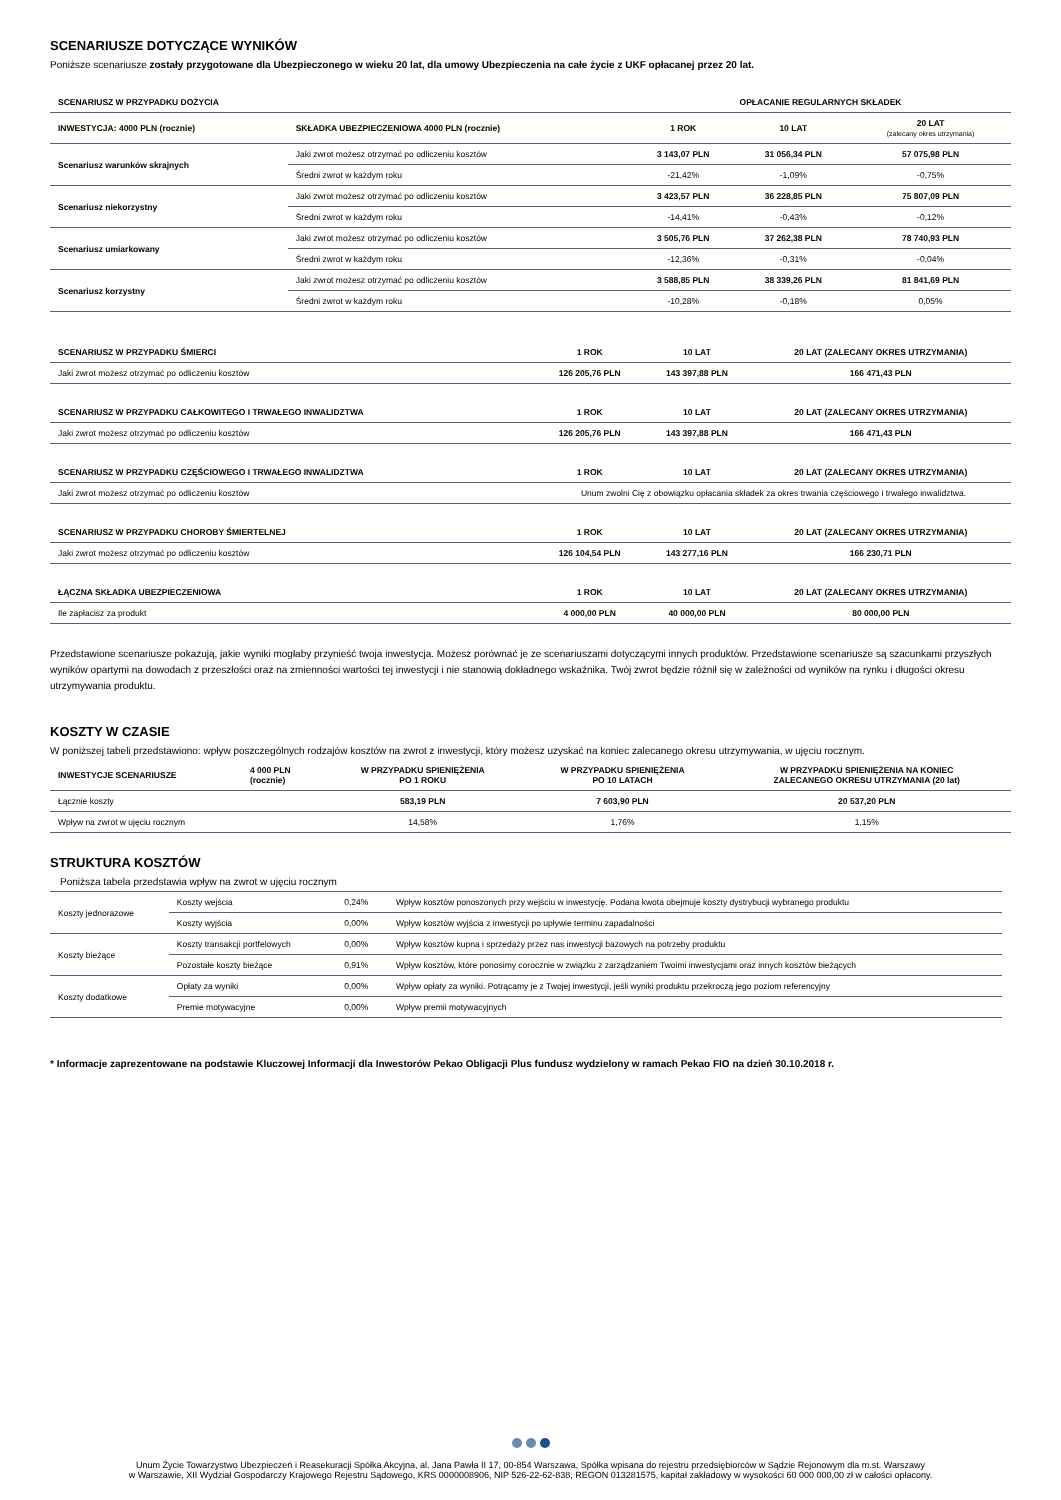SCENARIUSZE DOTYCZĄCE WYNIKÓW
Poniższe scenariusze zostały przygotowane dla Ubezpieczonego w wieku 20 lat, dla umowy Ubezpieczenia na całe życie z UKF opłacanej przez 20 lat.
| SCENARIUSZ W PRZYPADKU DOŻYCIA | | OPŁACANIE REGULARNYCH SKŁADEK | | |
| --- | --- | --- | --- | --- |
| INWESTYCJA: 4000 PLN (rocznie) | SKŁADKA UBEZPIECZENIOWA 4000 PLN (rocznie) | 1 ROK | 10 LAT | 20 LAT (zalecany okres utrzymania) |
| Scenariusz warunków skrajnych | Jaki zwrot możesz otrzymać po odliczeniu kosztów | 3 143,07 PLN | 31 056,34 PLN | 57 075,98 PLN |
| | Średni zwrot w każdym roku | -21,42% | -1,09% | -0,75% |
| Scenariusz niekorzystny | Jaki zwrot możesz otrzymać po odliczeniu kosztów | 3 423,57 PLN | 36 228,85 PLN | 75 807,09 PLN |
| | Średni zwrot w każdym roku | -14,41% | -0,43% | -0,12% |
| Scenariusz umiarkowany | Jaki zwrot możesz otrzymać po odliczeniu kosztów | 3 505,76 PLN | 37 262,38 PLN | 78 740,93 PLN |
| | Średni zwrot w każdym roku | -12,36% | -0,31% | -0,04% |
| Scenariusz korzystny | Jaki zwrot możesz otrzymać po odliczeniu kosztów | 3 588,85 PLN | 38 339,26 PLN | 81 841,69 PLN |
| | Średni zwrot w każdym roku | -10,28% | -0,18% | 0,05% |
| SCENARIUSZ W PRZYPADKU ŚMIERCI | 1 ROK | 10 LAT | 20 LAT (ZALECANY OKRES UTRZYMANIA) |
| --- | --- | --- | --- |
| Jaki zwrot możesz otrzymać po odliczeniu kosztów | 126 205,76 PLN | 143 397,88 PLN | 166 471,43 PLN |
| SCENARIUSZ W PRZYPADKU CAŁKOWITEGO I TRWAŁEGO INWALIDZTWA | 1 ROK | 10 LAT | 20 LAT (ZALECANY OKRES UTRZYMANIA) |
| Jaki zwrot możesz otrzymać po odliczeniu kosztów | 126 205,76 PLN | 143 397,88 PLN | 166 471,43 PLN |
| SCENARIUSZ W PRZYPADKU CZĘŚCIOWEGO I TRWAŁEGO INWALIDZTWA | 1 ROK | 10 LAT | 20 LAT (ZALECANY OKRES UTRZYMANIA) |
| Jaki zwrot możesz otrzymać po odliczeniu kosztów | Unum zwolni Cię z obowiązku opłacania składek za okres trwania częściowego i trwałego inwalidztwa. | | |
| SCENARIUSZ W PRZYPADKU CHOROBY ŚMIERTELNEJ | 1 ROK | 10 LAT | 20 LAT (ZALECANY OKRES UTRZYMANIA) |
| Jaki zwrot możesz otrzymać po odliczeniu kosztów | 126 104,54 PLN | 143 277,16 PLN | 166 230,71 PLN |
| ŁĄCZNA SKŁADKA UBEZPIECZENIOWA | 1 ROK | 10 LAT | 20 LAT (ZALECANY OKRES UTRZYMANIA) |
| Ile zapłacisz za produkt | 4 000,00 PLN | 40 000,00 PLN | 80 000,00 PLN |
Przedstawione scenariusze pokazują, jakie wyniki mogłaby przynieść twoja inwestycja. Możesz porównać je ze scenariuszami dotyczącymi innych produktów. Przedstawione scenariusze są szacunkami przyszłych wyników opartymi na dowodach z przeszłości oraz na zmienności wartości tej inwestycji i nie stanowią dokładnego wskaźnika. Twój zwrot będzie różnił się w zależności od wyników na rynku i długości okresu utrzymywania produktu.
KOSZTY W CZASIE
W poniższej tabeli przedstawiono: wpływ poszczególnych rodzajów kosztów na zwrot z inwestycji, który możesz uzyskać na koniec zalecanego okresu utrzymywania, w ujęciu rocznym.
| INWESTYCJE SCENARIUSZE | 4 000 PLN (rocznie) | W PRZYPADKU SPIENIĘŻENIA PO 1 ROKU | W PRZYPADKU SPIENIĘŻENIA PO 10 LATACH | W PRZYPADKU SPIENIĘŻENIA NA KONIEC ZALECANEGO OKRESU UTRZYMANIA (20 lat) |
| --- | --- | --- | --- | --- |
| Łącznie koszty | | 583,19 PLN | 7 603,90 PLN | 20 537,20 PLN |
| Wpływ na zwrot w ujęciu rocznym | | 14,58% | 1,76% | 1,15% |
STRUKTURA KOSZTÓW
Poniższa tabela przedstawia wpływ na zwrot w ujęciu rocznym
| Koszty jednorazowe | Koszty wejścia | 0,24% | Wpływ kosztów ponoszonych przy wejściu w inwestycję. Podana kwota obejmuje koszty dystrybucji wybranego produktu |
| | Koszty wyjścia | 0,00% | Wpływ kosztów wyjścia z inwestycji po upływie terminu zapadalności |
| Koszty bieżące | Koszty transakcji portfelowych | 0,00% | Wpływ kosztów kupna i sprzedaży przez nas inwestycji bazowych na potrzeby produktu |
| | Pozostałe koszty bieżące | 0,91% | Wpływ kosztów, które ponosimy corocznie w związku z zarządzaniem Twoimi inwestycjami oraz innych kosztów bieżących |
| Koszty dodatkowe | Opłaty za wyniki | 0,00% | Wpływ opłaty za wyniki. Potrącamy je z Twojej inwestycji, jeśli wyniki produktu przekroczą jego poziom referencyjny |
| | Premie motywacyjne | 0,00% | Wpływ premii motywacyjnych |
* Informacje zaprezentowane na podstawie Kluczowej Informacji dla Inwestorów Pekao Obligacji Plus fundusz wydzielony w ramach Pekao FIO na dzień 30.10.2018 r.
Unum Życie Towarzystwo Ubezpieczeń i Reasekuracji Spółka Akcyjna, al. Jana Pawła II 17, 00-854 Warszawa, Spółka wpisana do rejestru przedsiębiorców w Sądzie Rejonowym dla m.st. Warszawy
w Warszawie, XII Wydział Gospodarczy Krajowego Rejestru Sądowego, KRS 0000008906, NIP 526-22-62-838, REGON 013281575, kapitał zakładowy w wysokości 60 000 000,00 zł w całości opłacony.